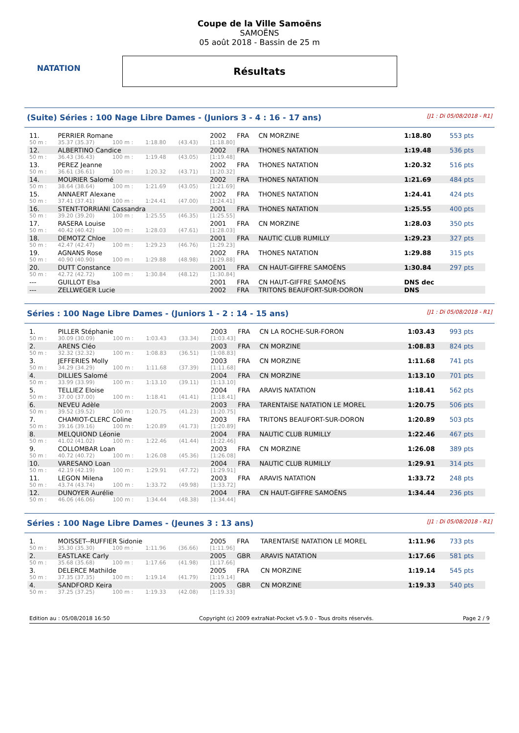NATATION
Coupe de la Ville Samoëns
SAMOËNS
05 août 2018 - Bassin de 25 m
Résultats
(Suite) Séries : 100 Nage Libre Dames - (Juniors 3 - 4 : 16 - 17 ans) [J1 : Di 05/08/2018 - R1]
| 11. | PERRIER Romane | | | | 2002 | FRA | CN MORZINE | 1:18.80 | 553 pts |
| 50 m : | 35.37 (35.37) | 100 m : | 1:18.80 | (43.43) | [1:18.80] | | | | |
| 12. | ALBERTINO Candice | | | | 2002 | FRA | THONES NATATION | 1:19.48 | 536 pts |
| 50 m : | 36.43 (36.43) | 100 m : | 1:19.48 | (43.05) | [1:19.48] | | | | |
| 13. | PEREZ Jeanne | | | | 2002 | FRA | THONES NATATION | 1:20.32 | 516 pts |
| 50 m : | 36.61 (36.61) | 100 m : | 1:20.32 | (43.71) | [1:20.32] | | | | |
| 14. | MOURIER Salomé | | | | 2002 | FRA | THONES NATATION | 1:21.69 | 484 pts |
| 50 m : | 38.64 (38.64) | 100 m : | 1:21.69 | (43.05) | [1:21.69] | | | | |
| 15. | ANNAERT Alexane | | | | 2002 | FRA | THONES NATATION | 1:24.41 | 424 pts |
| 50 m : | 37.41 (37.41) | 100 m : | 1:24.41 | (47.00) | [1:24.41] | | | | |
| 16. | STENT-TORRIANI Cassandra | | | | 2001 | FRA | THONES NATATION | 1:25.55 | 400 pts |
| 50 m : | 39.20 (39.20) | 100 m : | 1:25.55 | (46.35) | [1:25.55] | | | | |
| 17. | RASERA Louise | | | | 2001 | FRA | CN MORZINE | 1:28.03 | 350 pts |
| 50 m : | 40.42 (40.42) | 100 m : | 1:28.03 | (47.61) | [1:28.03] | | | | |
| 18. | DEMOTZ Chloe | | | | 2001 | FRA | NAUTIC CLUB RUMILLY | 1:29.23 | 327 pts |
| 50 m : | 42.47 (42.47) | 100 m : | 1:29.23 | (46.76) | [1:29.23] | | | | |
| 19. | AGNANS Rose | | | | 2002 | FRA | THONES NATATION | 1:29.88 | 315 pts |
| 50 m : | 40.90 (40.90) | 100 m : | 1:29.88 | (48.98) | [1:29.88] | | | | |
| 20. | DUTT Constance | | | | 2001 | FRA | CN HAUT-GIFFRE SAMOËNS | 1:30.84 | 297 pts |
| 50 m : | 42.72 (42.72) | 100 m : | 1:30.84 | (48.12) | [1:30.84] | | | | |
| --- | GUILLOT Elsa | | | | 2001 | FRA | CN HAUT-GIFFRE SAMOËNS | DNS dec | |
| --- | ZELLWEGER Lucie | | | | 2002 | FRA | TRITONS BEAUFORT-SUR-DORON | DNS | |
Séries : 100 Nage Libre Dames - (Juniors 1 - 2 : 14 - 15 ans) [J1 : Di 05/08/2018 - R1]
| 1. | PILLER Stéphanie | | | | 2003 | FRA | CN LA ROCHE-SUR-FORON | 1:03.43 | 993 pts |
| 50 m : | 30.09 (30.09) | 100 m : | 1:03.43 | (33.34) | [1:03.43] | | | | |
| 2. | ARENS Cléo | | | | 2003 | FRA | CN MORZINE | 1:08.83 | 824 pts |
| 50 m : | 32.32 (32.32) | 100 m : | 1:08.83 | (36.51) | [1:08.83] | | | | |
| 3. | JEFFERIES Molly | | | | 2003 | FRA | CN MORZINE | 1:11.68 | 741 pts |
| 50 m : | 34.29 (34.29) | 100 m : | 1:11.68 | (37.39) | [1:11.68] | | | | |
| 4. | DILLIES Salomé | | | | 2004 | FRA | CN MORZINE | 1:13.10 | 701 pts |
| 50 m : | 33.99 (33.99) | 100 m : | 1:13.10 | (39.11) | [1:13.10] | | | | |
| 5. | TELLIEZ Eloise | | | | 2004 | FRA | ARAVIS NATATION | 1:18.41 | 562 pts |
| 50 m : | 37.00 (37.00) | 100 m : | 1:18.41 | (41.41) | [1:18.41] | | | | |
| 6. | NEVEU Adèle | | | | 2003 | FRA | TARENTAISE NATATION LE MOREL | 1:20.75 | 506 pts |
| 50 m : | 39.52 (39.52) | 100 m : | 1:20.75 | (41.23) | [1:20.75] | | | | |
| 7. | CHAMIOT-CLERC Coline | | | | 2003 | FRA | TRITONS BEAUFORT-SUR-DORON | 1:20.89 | 503 pts |
| 50 m : | 39.16 (39.16) | 100 m : | 1:20.89 | (41.73) | [1:20.89] | | | | |
| 8. | MELQUIOND Léonie | | | | 2004 | FRA | NAUTIC CLUB RUMILLY | 1:22.46 | 467 pts |
| 50 m : | 41.02 (41.02) | 100 m : | 1:22.46 | (41.44) | [1:22.46] | | | | |
| 9. | COLLOMBAR Loan | | | | 2003 | FRA | CN MORZINE | 1:26.08 | 389 pts |
| 50 m : | 40.72 (40.72) | 100 m : | 1:26.08 | (45.36) | [1:26.08] | | | | |
| 10. | VARESANO Loan | | | | 2004 | FRA | NAUTIC CLUB RUMILLY | 1:29.91 | 314 pts |
| 50 m : | 42.19 (42.19) | 100 m : | 1:29.91 | (47.72) | [1:29.91] | | | | |
| 11. | LEGON Milena | | | | 2003 | FRA | ARAVIS NATATION | 1:33.72 | 248 pts |
| 50 m : | 43.74 (43.74) | 100 m : | 1:33.72 | (49.98) | [1:33.72] | | | | |
| 12. | DUNOYER Aurélie | | | | 2004 | FRA | CN HAUT-GIFFRE SAMOËNS | 1:34.44 | 236 pts |
| 50 m : | 46.06 (46.06) | 100 m : | 1:34.44 | (48.38) | [1:34.44] | | | | |
Séries : 100 Nage Libre Dames - (Jeunes 3 : 13 ans) [J1 : Di 05/08/2018 - R1]
| 1. | MOISSET--RUFFIER Sidonie | | | | 2005 | FRA | TARENTAISE NATATION LE MOREL | 1:11.96 | 733 pts |
| 50 m : | 35.30 (35.30) | 100 m : | 1:11.96 | (36.66) | [1:11.96] | | | | |
| 2. | EASTLAKE Carly | | | | 2005 | GBR | ARAVIS NATATION | 1:17.66 | 581 pts |
| 50 m : | 35.68 (35.68) | 100 m : | 1:17.66 | (41.98) | [1:17.66] | | | | |
| 3. | DELERCE Mathilde | | | | 2005 | FRA | CN MORZINE | 1:19.14 | 545 pts |
| 50 m : | 37.35 (37.35) | 100 m : | 1:19.14 | (41.79) | [1:19.14] | | | | |
| 4. | SANDFORD Keira | | | | 2005 | GBR | CN MORZINE | 1:19.33 | 540 pts |
| 50 m : | 37.25 (37.25) | 100 m : | 1:19.33 | (42.08) | [1:19.33] | | | | |
Edition au : 05/08/2018 16:50 Copyright (c) 2009 extraNat-Pocket v5.9.0 - Tous droits réservés. Page 2 / 9